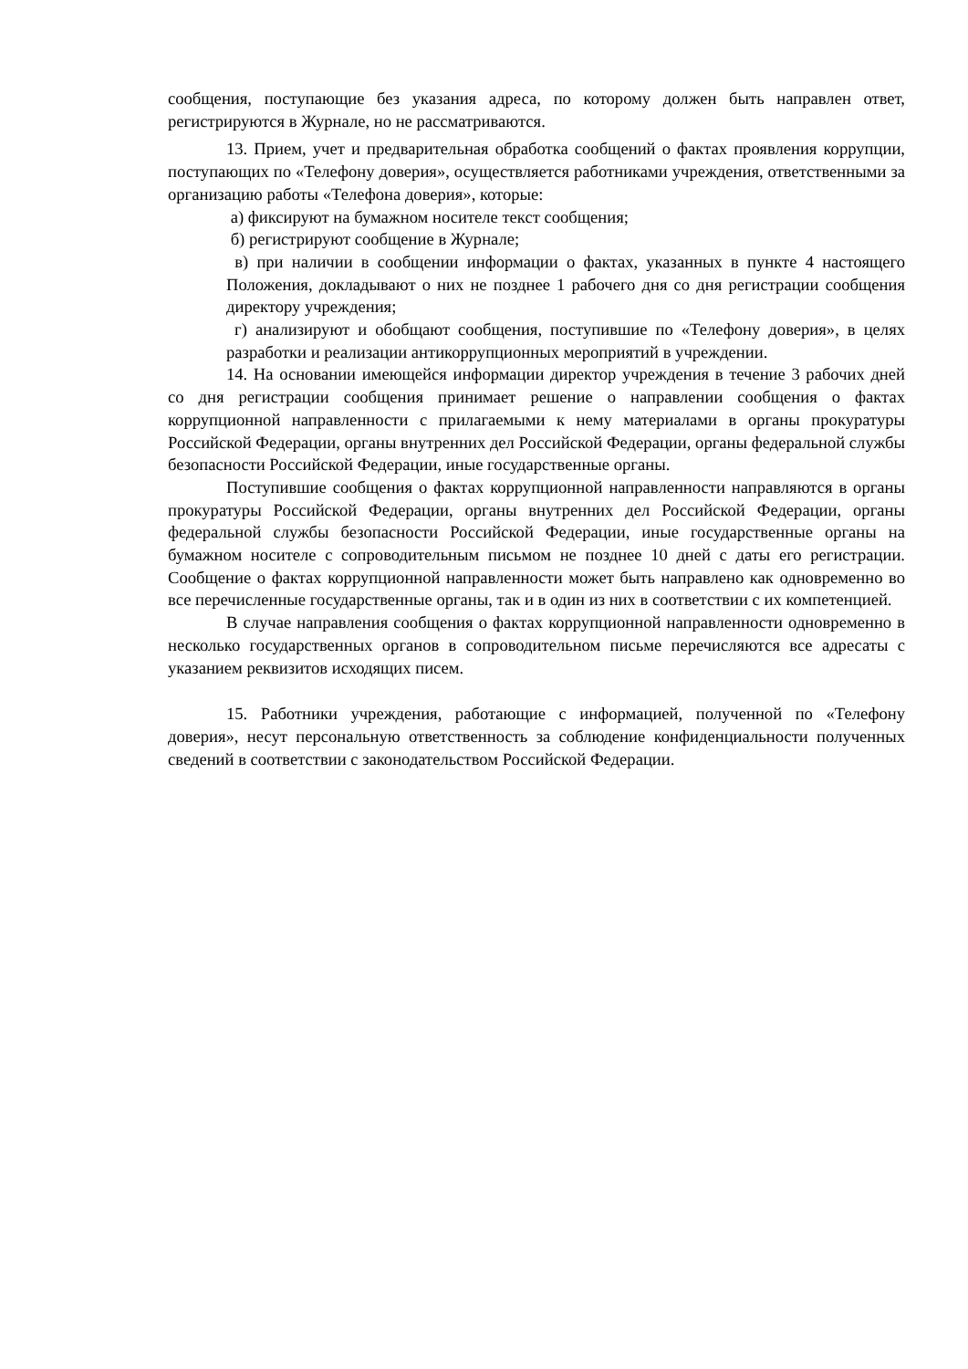сообщения, поступающие без указания адреса, по которому должен быть направлен ответ, регистрируются в Журнале, но не рассматриваются.
13. Прием, учет и предварительная обработка сообщений о фактах проявления коррупции, поступающих по «Телефону доверия», осуществляется работниками учреждения, ответственными за организацию работы «Телефона доверия», которые:
а) фиксируют на бумажном носителе текст сообщения;
б) регистрируют сообщение в Журнале;
в) при наличии в сообщении информации о фактах, указанных в пункте 4 настоящего Положения, докладывают о них не позднее 1 рабочего дня со дня регистрации сообщения директору учреждения;
г) анализируют и обобщают сообщения, поступившие по «Телефону доверия», в целях разработки и реализации антикоррупционных мероприятий в учреждении.
14. На основании имеющейся информации директор учреждения в течение 3 рабочих дней со дня регистрации сообщения принимает решение о направлении сообщения о фактах коррупционной направленности с прилагаемыми к нему материалами в органы прокуратуры Российской Федерации, органы внутренних дел Российской Федерации, органы федеральной службы безопасности Российской Федерации, иные государственные органы.
Поступившие сообщения о фактах коррупционной направленности направляются в органы прокуратуры Российской Федерации, органы внутренних дел Российской Федерации, органы федеральной службы безопасности Российской Федерации, иные государственные органы на бумажном носителе с сопроводительным письмом не позднее 10 дней с даты его регистрации. Сообщение о фактах коррупционной направленности может быть направлено как одновременно во все перечисленные государственные органы, так и в один из них в соответствии с их компетенцией.
В случае направления сообщения о фактах коррупционной направленности одновременно в несколько государственных органов в сопроводительном письме перечисляются все адресаты с указанием реквизитов исходящих писем.
15. Работники учреждения, работающие с информацией, полученной по «Телефону доверия», несут персональную ответственность за соблюдение конфиденциальности полученных сведений в соответствии с законодательством Российской Федерации.